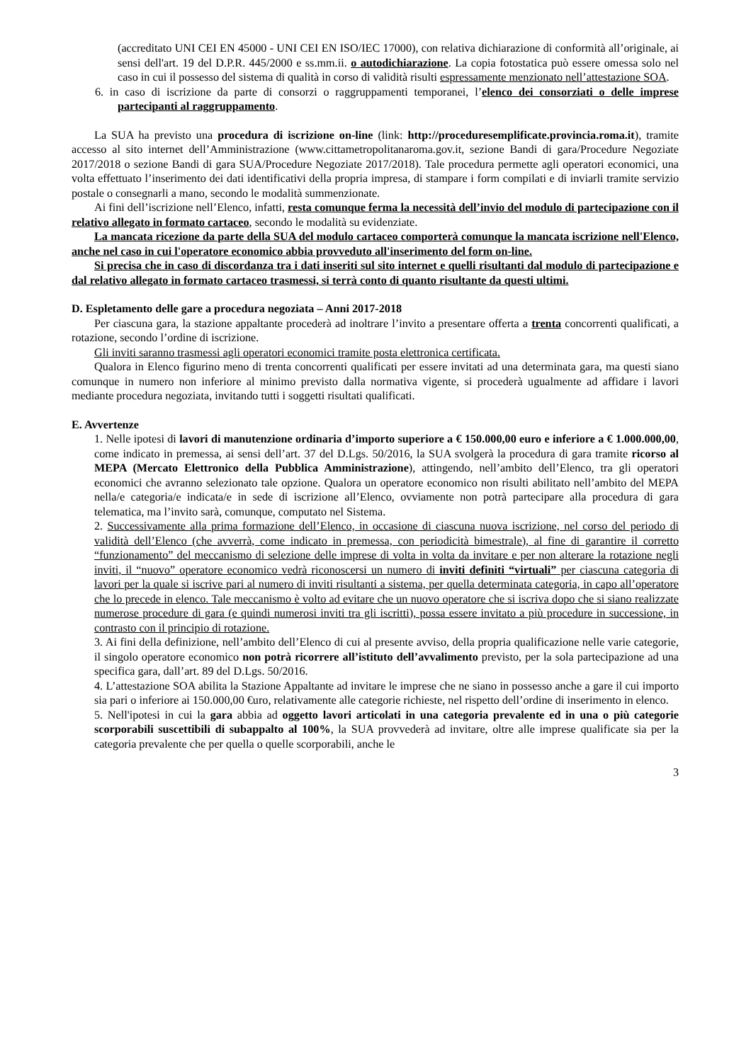(accreditato UNI CEI EN 45000 - UNI CEI EN ISO/IEC 17000), con relativa dichiarazione di conformità all’originale, ai sensi dell'art. 19 del D.P.R. 445/2000 e ss.mm.ii. o autodichiarazione. La copia fotostatica può essere omessa solo nel caso in cui il possesso del sistema di qualità in corso di validità risulti espressamente menzionato nell’attestazione SOA.
6. in caso di iscrizione da parte di consorzi o raggruppamenti temporanei, l’elenco dei consorziati o delle imprese partecipanti al raggruppamento.
La SUA ha previsto una procedura di iscrizione on-line (link: http://proceduresemplificate.provincia.roma.it), tramite accesso al sito internet dell’Amministrazione (www.cittametropolitanaroma.gov.it, sezione Bandi di gara/Procedure Negoziate 2017/2018 o sezione Bandi di gara SUA/Procedure Negoziate 2017/2018). Tale procedura permette agli operatori economici, una volta effettuato l’inserimento dei dati identificativi della propria impresa, di stampare i form compilati e di inviarli tramite servizio postale o consegnarli a mano, secondo le modalità summenzionate.
Ai fini dell’iscrizione nell’Elenco, infatti, resta comunque ferma la necessità dell’invio del modulo di partecipazione con il relativo allegato in formato cartaceo, secondo le modalità su evidenziate.
La mancata ricezione da parte della SUA del modulo cartaceo comporterà comunque la mancata iscrizione nell'Elenco, anche nel caso in cui l'operatore economico abbia provveduto all'inserimento del form on-line.
Si precisa che in caso di discordanza tra i dati inseriti sul sito internet e quelli risultanti dal modulo di partecipazione e dal relativo allegato in formato cartaceo trasmessi, si terrà conto di quanto risultante da questi ultimi.
D. Espletamento delle gare a procedura negoziata – Anni 2017-2018
Per ciascuna gara, la stazione appaltante procederà ad inoltrare l’invito a presentare offerta a trenta concorrenti qualificati, a rotazione, secondo l’ordine di iscrizione.
Gli inviti saranno trasmessi agli operatori economici tramite posta elettronica certificata.
Qualora in Elenco figurino meno di trenta concorrenti qualificati per essere invitati ad una determinata gara, ma questi siano comunque in numero non inferiore al minimo previsto dalla normativa vigente, si procederà ugualmente ad affidare i lavori mediante procedura negoziata, invitando tutti i soggetti risultati qualificati.
E. Avvertenze
1. Nelle ipotesi di lavori di manutenzione ordinaria d’importo superiore a € 150.000,00 euro e inferiore a € 1.000.000,00, come indicato in premessa, ai sensi dell’art. 37 del D.Lgs. 50/2016, la SUA svolgerà la procedura di gara tramite ricorso al MEPA (Mercato Elettronico della Pubblica Amministrazione), attingendo, nell’ambito dell’Elenco, tra gli operatori economici che avranno selezionato tale opzione. Qualora un operatore economico non risulti abilitato nell’ambito del MEPA nella/e categoria/e indicata/e in sede di iscrizione all’Elenco, ovviamente non potrà partecipare alla procedura di gara telematica, ma l’invito sarà, comunque, computato nel Sistema.
2. Successivamente alla prima formazione dell’Elenco, in occasione di ciascuna nuova iscrizione, nel corso del periodo di validità dell’Elenco (che avverrà, come indicato in premessa, con periodicità bimestrale), al fine di garantire il corretto “funzionamento” del meccanismo di selezione delle imprese di volta in volta da invitare e per non alterare la rotazione negli inviti, il “nuovo” operatore economico vedrà riconoscersi un numero di inviti definiti “virtuali” per ciascuna categoria di lavori per la quale si iscrive pari al numero di inviti risultanti a sistema, per quella determinata categoria, in capo all’operatore che lo precede in elenco. Tale meccanismo è volto ad evitare che un nuovo operatore che si iscriva dopo che si siano realizzate numerose procedure di gara (e quindi numerosi inviti tra gli iscritti), possa essere invitato a più procedure in successione, in contrasto con il principio di rotazione.
3. Ai fini della definizione, nell’ambito dell’Elenco di cui al presente avviso, della propria qualificazione nelle varie categorie, il singolo operatore economico non potrà ricorrere all’istituto dell’avvalimento previsto, per la sola partecipazione ad una specifica gara, dall’art. 89 del D.Lgs. 50/2016.
4. L’attestazione SOA abilita la Stazione Appaltante ad invitare le imprese che ne siano in possesso anche a gare il cui importo sia pari o inferiore ai 150.000,00 €uro, relativamente alle categorie richieste, nel rispetto dell’ordine di inserimento in elenco.
5. Nell'ipotesi in cui la gara abbia ad oggetto lavori articolati in una categoria prevalente ed in una o più categorie scorporabili suscettibili di subappalto al 100%, la SUA provvederà ad invitare, oltre alle imprese qualificate sia per la categoria prevalente che per quella o quelle scorporabili, anche le
3